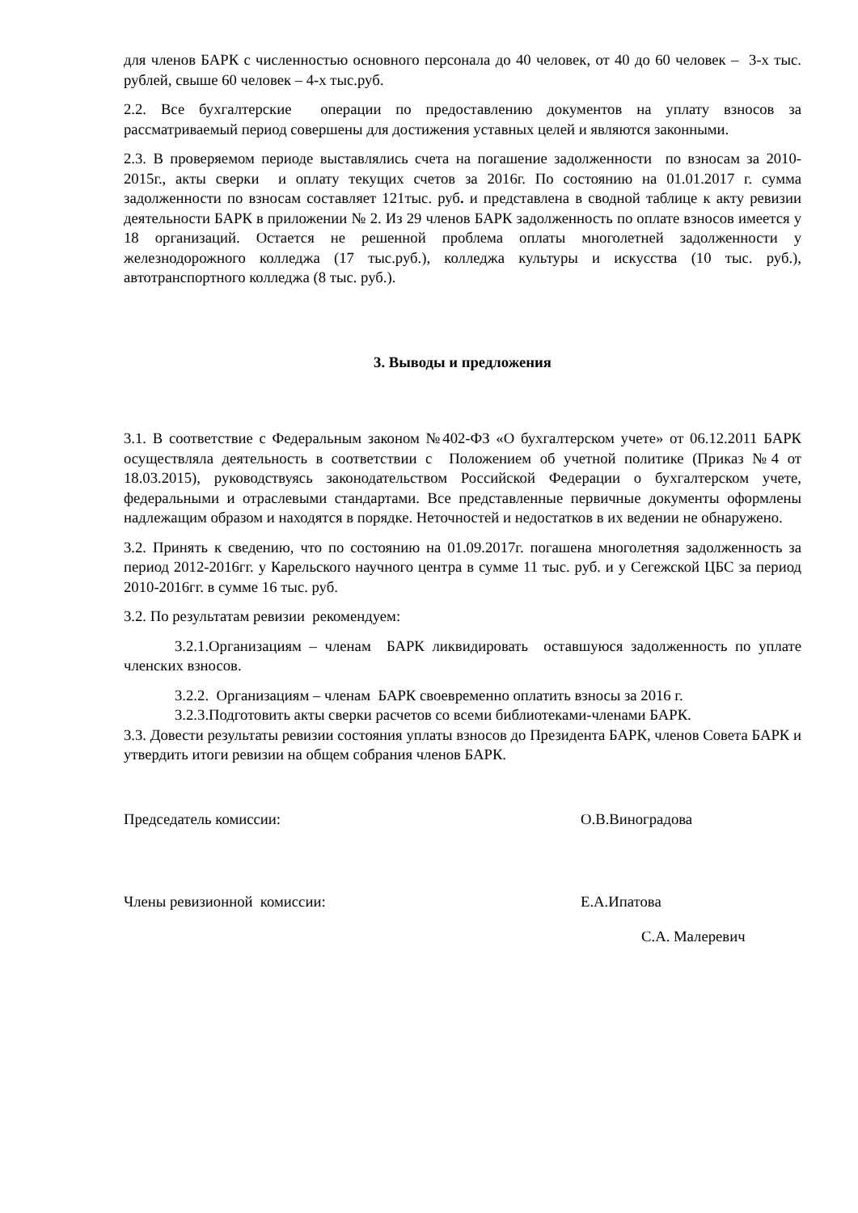для членов БАРК с численностью основного персонала до 40 человек, от 40 до 60 человек – 3-х тыс. рублей, свыше 60 человек – 4-х тыс.руб.
2.2. Все бухгалтерские операции по предоставлению документов на уплату взносов за рассматриваемый период совершены для достижения уставных целей и являются законными.
2.3. В проверяемом периоде выставлялись счета на погашение задолженности по взносам за 2010-2015г., акты сверки и оплату текущих счетов за 2016г. По состоянию на 01.01.2017 г. сумма задолженности по взносам составляет 121тыс. руб. и представлена в сводной таблице к акту ревизии деятельности БАРК в приложении № 2. Из 29 членов БАРК задолженность по оплате взносов имеется у 18 организаций. Остается не решенной проблема оплаты многолетней задолженности у железнодорожного колледжа (17 тыс.руб.), колледжа культуры и искусства (10 тыс. руб.), автотранспортного колледжа (8 тыс. руб.).
3. Выводы и предложения
3.1. В соответствие с Федеральным законом №402-ФЗ «О бухгалтерском учете» от 06.12.2011 БАРК осуществляла деятельность в соответствии с Положением об учетной политике (Приказ №4 от 18.03.2015), руководствуясь законодательством Российской Федерации о бухгалтерском учете, федеральными и отраслевыми стандартами. Все представленные первичные документы оформлены надлежащим образом и находятся в порядке. Неточностей и недостатков в их ведении не обнаружено.
3.2. Принять к сведению, что по состоянию на 01.09.2017г. погашена многолетняя задолженность за период 2012-2016гг. у Карельского научного центра в сумме 11 тыс. руб. и у Сегежской ЦБС за период 2010-2016гг. в сумме 16 тыс. руб.
3.2. По результатам ревизии рекомендуем:
3.2.1.Организациям – членам БАРК ликвидировать оставшуюся задолженность по уплате членских взносов.
3.2.2. Организациям – членам БАРК своевременно оплатить взносы за 2016 г.
3.2.3.Подготовить акты сверки расчетов со всеми библиотеками-членами БАРК.
3.3. Довести результаты ревизии состояния уплаты взносов до Президента БАРК, членов Совета БАРК и утвердить итоги ревизии на общем собрания членов БАРК.
Председатель комиссии: О.В.Виноградова
Члены ревизионной комиссии: Е.А.Ипатова
С.А. Малеревич